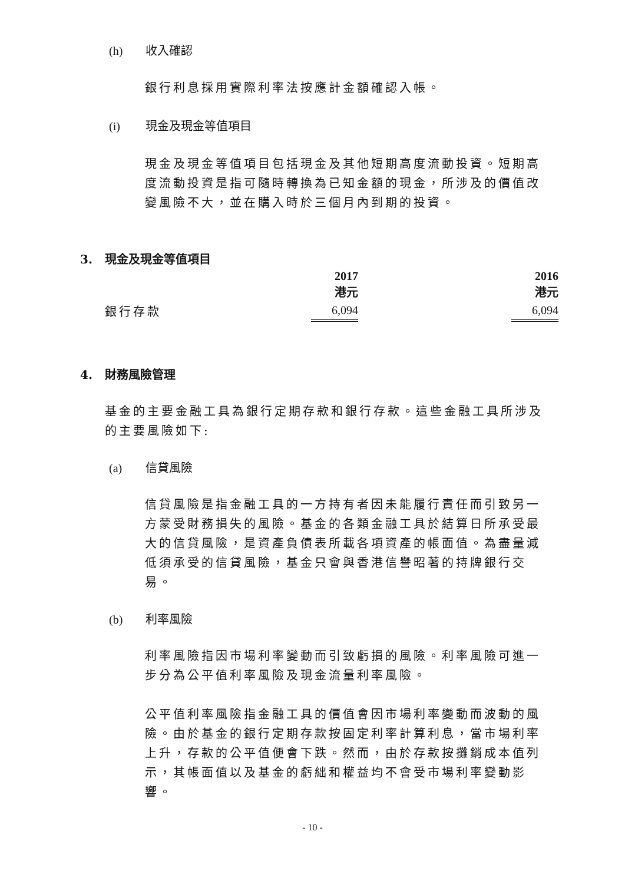(h) 收入確認
銀行利息採用實際利率法按應計金額確認入帳。
(i) 現金及現金等值項目
現金及現金等值項目包括現金及其他短期高度流動投資。短期高度流動投資是指可隨時轉換為已知金額的現金，所涉及的價值改變風險不大，並在購入時於三個月內到期的投資。
3. 現金及現金等值項目
| | 2017 港元 | | 2016 港元 |
| --- | --- | --- | --- |
| 銀行存款 | 6,094 | | 6,094 |
4. 財務風險管理
基金的主要金融工具為銀行定期存款和銀行存款。這些金融工具所涉及的主要風險如下:
(a) 信貸風險
信貸風險是指金融工具的一方持有者因未能履行責任而引致另一方蒙受財務損失的風險。基金的各類金融工具於結算日所承受最大的信貸風險，是資產負債表所載各項資產的帳面值。為盡量減低須承受的信貸風險，基金只會與香港信譽昭著的持牌銀行交易。
(b) 利率風險
利率風險指因市場利率變動而引致虧損的風險。利率風險可進一步分為公平值利率風險及現金流量利率風險。
公平值利率風險指金融工具的價值會因市場利率變動而波動的風險。由於基金的銀行定期存款按固定利率計算利息，當市場利率上升，存款的公平值便會下跌。然而，由於存款按攤銷成本值列示，其帳面值以及基金的虧絀和權益均不會受市場利率變動影響。
- 10 -